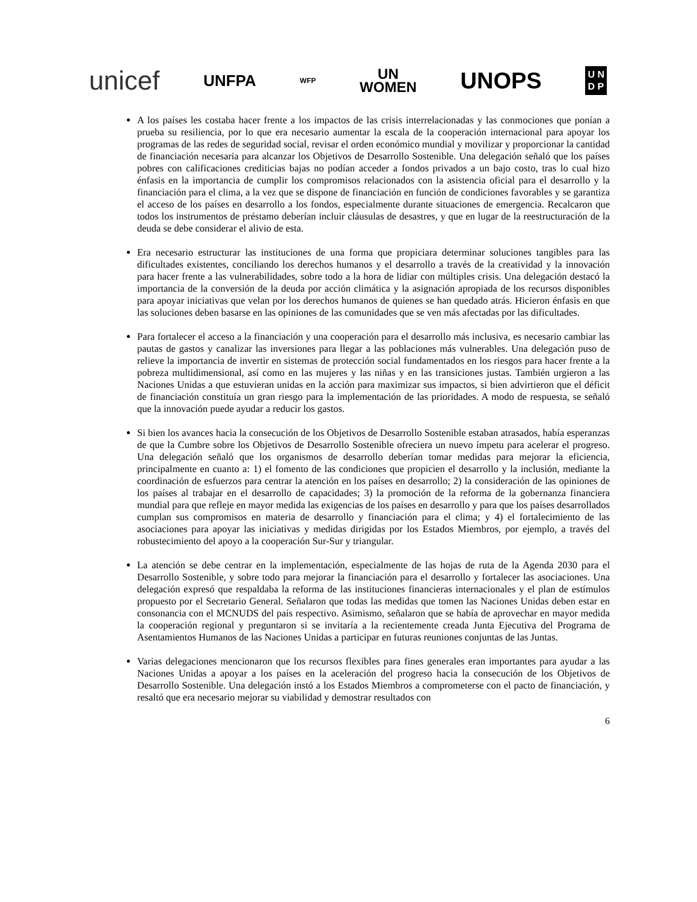unicef UNFPA WFP UN
WOMEN UNOPS U N
D P
A los países les costaba hacer frente a los impactos de las crisis interrelacionadas y las conmociones que ponían a prueba su resiliencia, por lo que era necesario aumentar la escala de la cooperación internacional para apoyar los programas de las redes de seguridad social, revisar el orden económico mundial y movilizar y proporcionar la cantidad de financiación necesaria para alcanzar los Objetivos de Desarrollo Sostenible. Una delegación señaló que los países pobres con calificaciones crediticias bajas no podían acceder a fondos privados a un bajo costo, tras lo cual hizo énfasis en la importancia de cumplir los compromisos relacionados con la asistencia oficial para el desarrollo y la financiación para el clima, a la vez que se dispone de financiación en función de condiciones favorables y se garantiza el acceso de los países en desarrollo a los fondos, especialmente durante situaciones de emergencia. Recalcaron que todos los instrumentos de préstamo deberían incluir cláusulas de desastres, y que en lugar de la reestructuración de la deuda se debe considerar el alivio de esta.
Era necesario estructurar las instituciones de una forma que propiciara determinar soluciones tangibles para las dificultades existentes, conciliando los derechos humanos y el desarrollo a través de la creatividad y la innovación para hacer frente a las vulnerabilidades, sobre todo a la hora de lidiar con múltiples crisis. Una delegación destacó la importancia de la conversión de la deuda por acción climática y la asignación apropiada de los recursos disponibles para apoyar iniciativas que velan por los derechos humanos de quienes se han quedado atrás. Hicieron énfasis en que las soluciones deben basarse en las opiniones de las comunidades que se ven más afectadas por las dificultades.
Para fortalecer el acceso a la financiación y una cooperación para el desarrollo más inclusiva, es necesario cambiar las pautas de gastos y canalizar las inversiones para llegar a las poblaciones más vulnerables. Una delegación puso de relieve la importancia de invertir en sistemas de protección social fundamentados en los riesgos para hacer frente a la pobreza multidimensional, así como en las mujeres y las niñas y en las transiciones justas. También urgieron a las Naciones Unidas a que estuvieran unidas en la acción para maximizar sus impactos, si bien advirtieron que el déficit de financiación constituía un gran riesgo para la implementación de las prioridades. A modo de respuesta, se señaló que la innovación puede ayudar a reducir los gastos.
Si bien los avances hacia la consecución de los Objetivos de Desarrollo Sostenible estaban atrasados, había esperanzas de que la Cumbre sobre los Objetivos de Desarrollo Sostenible ofreciera un nuevo ímpetu para acelerar el progreso. Una delegación señaló que los organismos de desarrollo deberían tomar medidas para mejorar la eficiencia, principalmente en cuanto a: 1) el fomento de las condiciones que propicien el desarrollo y la inclusión, mediante la coordinación de esfuerzos para centrar la atención en los países en desarrollo; 2) la consideración de las opiniones de los países al trabajar en el desarrollo de capacidades; 3) la promoción de la reforma de la gobernanza financiera mundial para que refleje en mayor medida las exigencias de los países en desarrollo y para que los países desarrollados cumplan sus compromisos en materia de desarrollo y financiación para el clima; y 4) el fortalecimiento de las asociaciones para apoyar las iniciativas y medidas dirigidas por los Estados Miembros, por ejemplo, a través del robustecimiento del apoyo a la cooperación Sur-Sur y triangular.
La atención se debe centrar en la implementación, especialmente de las hojas de ruta de la Agenda 2030 para el Desarrollo Sostenible, y sobre todo para mejorar la financiación para el desarrollo y fortalecer las asociaciones. Una delegación expresó que respaldaba la reforma de las instituciones financieras internacionales y el plan de estímulos propuesto por el Secretario General. Señalaron que todas las medidas que tomen las Naciones Unidas deben estar en consonancia con el MCNUDS del país respectivo. Asimismo, señalaron que se había de aprovechar en mayor medida la cooperación regional y preguntaron si se invitaría a la recientemente creada Junta Ejecutiva del Programa de Asentamientos Humanos de las Naciones Unidas a participar en futuras reuniones conjuntas de las Juntas.
Varias delegaciones mencionaron que los recursos flexibles para fines generales eran importantes para ayudar a las Naciones Unidas a apoyar a los países en la aceleración del progreso hacia la consecución de los Objetivos de Desarrollo Sostenible. Una delegación instó a los Estados Miembros a comprometerse con el pacto de financiación, y resaltó que era necesario mejorar su viabilidad y demostrar resultados con
6